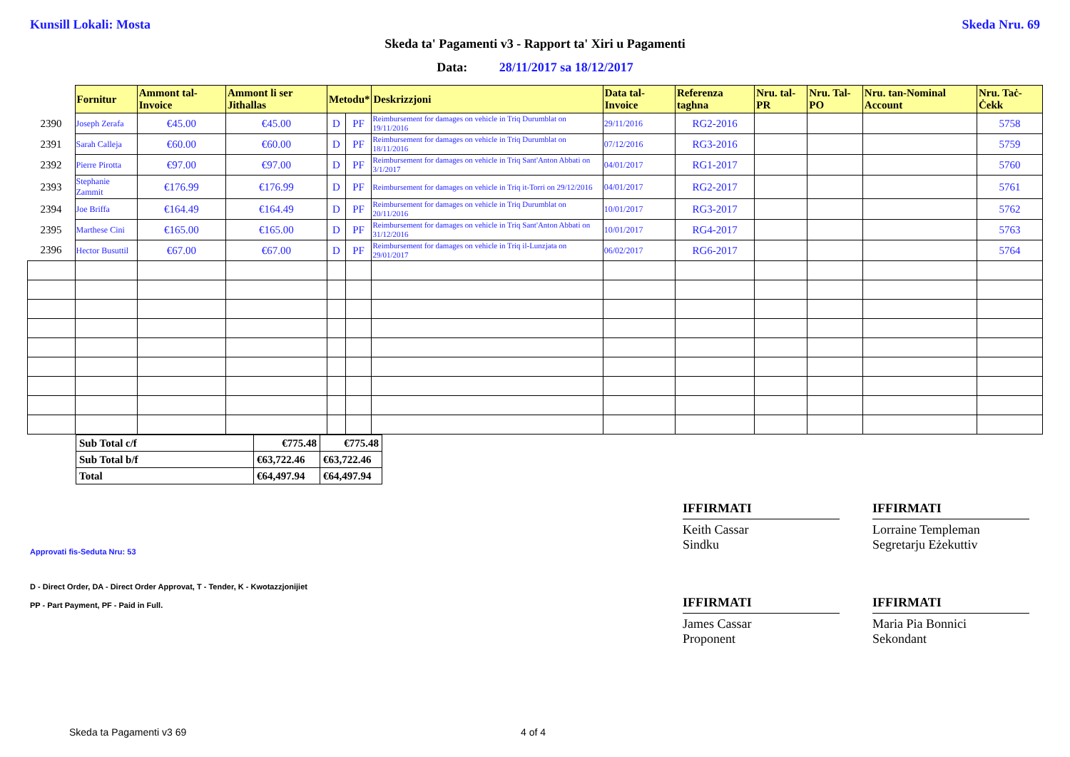Kunsill Lokali: Mosta Skeda Nru. 69
Skeda ta' Pagamenti v3 - Rapport ta' Xiri u Pagamenti
Data: 28/11/2017 sa 18/12/2017
| | Fornitur | Ammont tal-Invoice | Ammont li ser Jithallas | Metodu* | | Deskrizzjoni | Data tal-Invoice | Referenza taghna | Nru. tal-PR | Nru. Tal-PO | Nru. tan-Nominal Account | Nru. Taċ-Ċekk |
| --- | --- | --- | --- | --- | --- | --- | --- | --- | --- | --- | --- | --- |
| 2390 | Joseph Zerafa | €45.00 | €45.00 | D | PF | Reimbursement for damages on vehicle in Triq Durumblat on 19/11/2016 | 29/11/2016 | RG2-2016 | | | | 5758 |
| 2391 | Sarah Calleja | €60.00 | €60.00 | D | PF | Reimbursement for damages on vehicle in Triq Durumblat on 18/11/2016 | 07/12/2016 | RG3-2016 | | | | 5759 |
| 2392 | Pierre Pirotta | €97.00 | €97.00 | D | PF | Reimbursement for damages on vehicle in Triq Sant'Anton Abbati on 3/1/2017 | 04/01/2017 | RG1-2017 | | | | 5760 |
| 2393 | Stephanie Zammit | €176.99 | €176.99 | D | PF | Reimbursement for damages on vehicle in Triq it-Torri on 29/12/2016 | 04/01/2017 | RG2-2017 | | | | 5761 |
| 2394 | Joe Briffa | €164.49 | €164.49 | D | PF | Reimbursement for damages on vehicle in Triq Durumblat on 20/11/2016 | 10/01/2017 | RG3-2017 | | | | 5762 |
| 2395 | Marthese Cini | €165.00 | €165.00 | D | PF | Reimbursement for damages on vehicle in Triq Sant'Anton Abbati on 31/12/2016 | 10/01/2017 | RG4-2017 | | | | 5763 |
| 2396 | Hector Busuttil | €67.00 | €67.00 | D | PF | Reimbursement for damages on vehicle in Triq il-Lunzjata on 29/01/2017 | 06/02/2017 | RG6-2017 | | | | 5764 |
| Sub Total c/f | €775.48 | €775.48 |
| Sub Total b/f | €63,722.46 | €63,722.46 |
| Total | €64,497.94 | €64,497.94 |
Approvati fis-Seduta Nru: 53
D - Direct Order, DA - Direct Order Approvat, T - Tender, K - Kwotazzjonijiet
PP - Part Payment, PF - Paid in Full.
IFFIRMATI
Keith Cassar
Sindku
IFFIRMATI
Lorraine Templeman
Segretarju Eżekuttiv
IFFIRMATI
James Cassar
Proponent
IFFIRMATI
Maria Pia Bonnici
Sekondant
Skeda ta Pagamenti v3 69 4 of 4